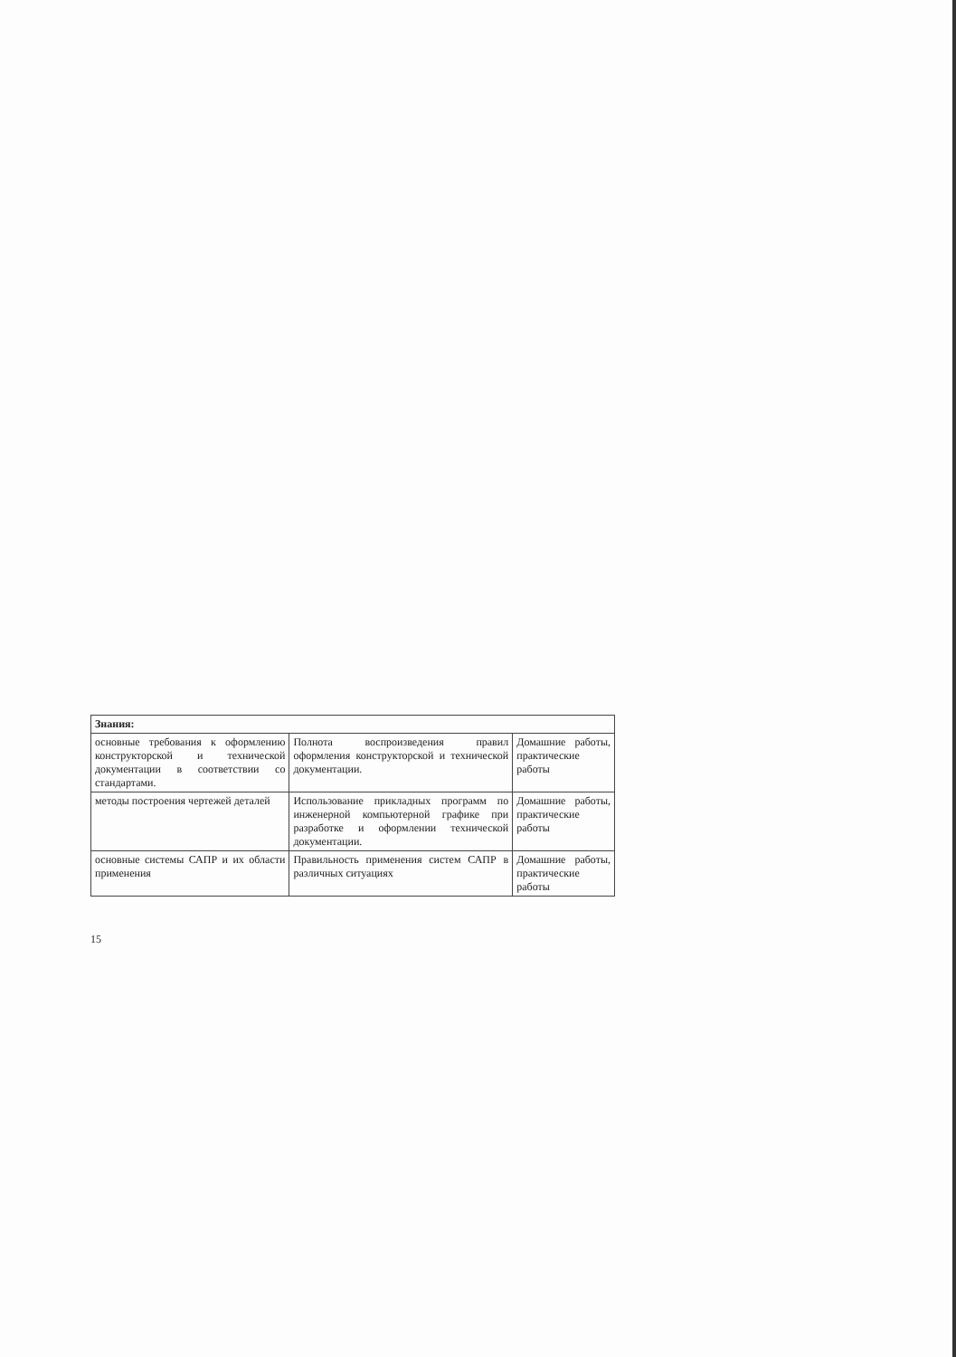| Знания: | | |
| --- | --- | --- |
| основные требования к оформлению конструкторской и технической документации в соответствии со стандартами. | Полнота воспроизведения правил оформления конструкторской и технической документации. | Домашние работы, практические работы |
| методы построения чертежей деталей | Использование прикладных программ по инженерной компьютерной графике при разработке и оформлении технической документации. | Домашние работы, практические работы |
| основные системы САПР и их области применения | Правильность применения систем САПР в различных ситуациях | Домашние работы, практические работы |
15